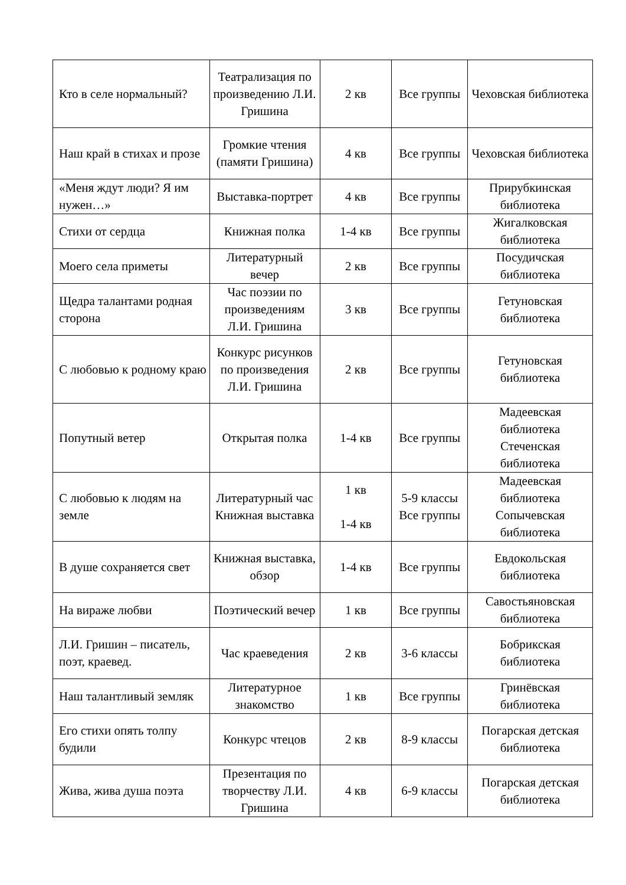| Кто в селе нормальный? | Театрализация по произведению Л.И. Гришина | 2 кв | Все группы | Чеховская библиотека |
| Наш край в стихах и прозе | Громкие чтения (памяти Гришина) | 4 кв | Все группы | Чеховская библиотека |
| «Меня ждут люди? Я им нужен…» | Выставка-портрет | 4 кв | Все группы | Прирубкинская библиотека |
| Стихи от сердца | Книжная полка | 1-4 кв | Все группы | Жигалковская библиотека |
| Моего села приметы | Литературный вечер | 2 кв | Все группы | Посудичская библиотека |
| Щедра талантами родная сторона | Час поэзии по произведениям Л.И. Гришина | 3 кв | Все группы | Гетуновская библиотека |
| С любовью к родному краю | Конкурс рисунков по произведения Л.И. Гришина | 2 кв | Все группы | Гетуновская библиотека |
| Попутный ветер | Открытая полка | 1-4 кв | Все группы | Мадеевская библиотека Стеченская библиотека |
| С любовью к людям на земле | Литературный час Книжная выставка | 1 кв 1-4 кв | 5-9 классы Все группы | Мадеевская библиотека Сопычевская библиотека |
| В душе сохраняется свет | Книжная выставка, обзор | 1-4 кв | Все группы | Евдокольская библиотека |
| На вираже любви | Поэтический вечер | 1 кв | Все группы | Савостьяновская библиотека |
| Л.И. Гришин – писатель, поэт, краевед. | Час краеведения | 2 кв | 3-6 классы | Бобрикская библиотека |
| Наш талантливый земляк | Литературное знакомство | 1 кв | Все группы | Гринёвская библиотека |
| Его стихи опять толпу будили | Конкурс чтецов | 2 кв | 8-9 классы | Погарская детская библиотека |
| Жива, жива душа поэта | Презентация по творчеству Л.И. Гришина | 4 кв | 6-9 классы | Погарская детская библиотека |